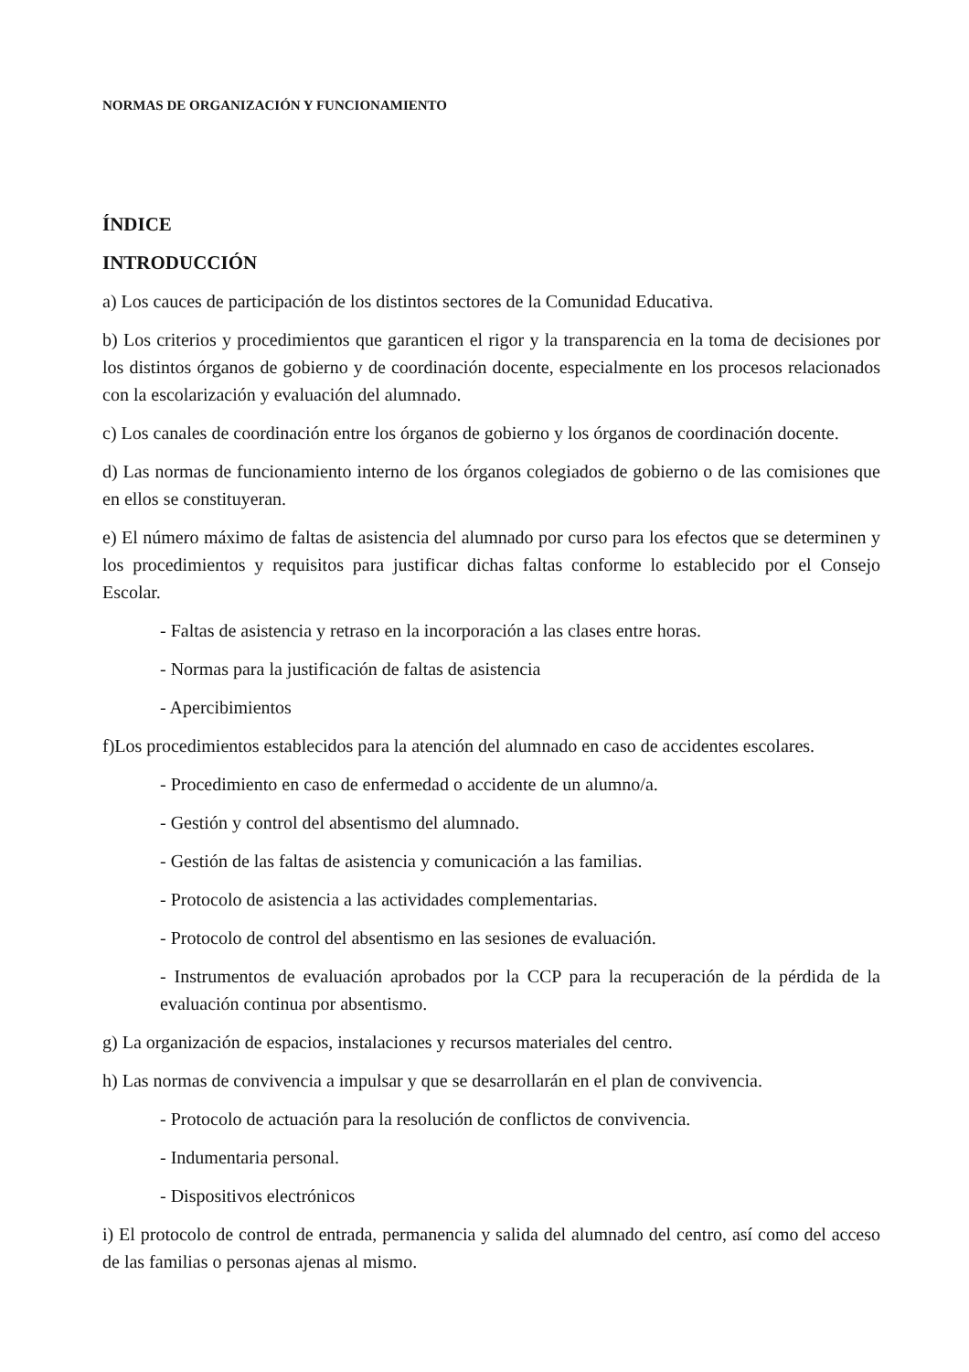NORMAS DE ORGANIZACIÓN Y FUNCIONAMIENTO
ÍNDICE
INTRODUCCIÓN
a) Los cauces de participación de los distintos sectores de la Comunidad Educativa.
b) Los criterios y procedimientos que garanticen el rigor y la transparencia en la toma de decisiones por los distintos órganos de gobierno y de coordinación docente, especialmente en los procesos relacionados con la escolarización y evaluación del alumnado.
c) Los canales de coordinación entre los órganos de gobierno y los órganos de coordinación docente.
d) Las normas de funcionamiento interno de los órganos colegiados de gobierno o de las comisiones que en ellos se constituyeran.
e) El número máximo de faltas de asistencia del alumnado por curso para los efectos que se determinen y los procedimientos y requisitos para justificar dichas faltas conforme lo establecido por el Consejo Escolar.
- Faltas de asistencia y retraso en la incorporación a las clases entre horas.
- Normas para la justificación de faltas de asistencia
- Apercibimientos
f)Los procedimientos establecidos para la atención del alumnado en caso de accidentes escolares.
- Procedimiento en caso de enfermedad o accidente de un alumno/a.
- Gestión y control del absentismo del alumnado.
- Gestión de las faltas de asistencia y comunicación a las familias.
- Protocolo de asistencia a las actividades complementarias.
- Protocolo de control del absentismo en las sesiones de evaluación.
- Instrumentos de evaluación aprobados por la CCP para la recuperación de la pérdida de la evaluación continua por absentismo.
g) La organización de espacios, instalaciones y recursos materiales del centro.
h) Las normas de convivencia a impulsar y que se desarrollarán en el plan de convivencia.
- Protocolo de actuación para la resolución de conflictos de convivencia.
- Indumentaria personal.
- Dispositivos electrónicos
i) El protocolo de control de entrada, permanencia y salida del alumnado del centro, así como del acceso de las familias o personas ajenas al mismo.